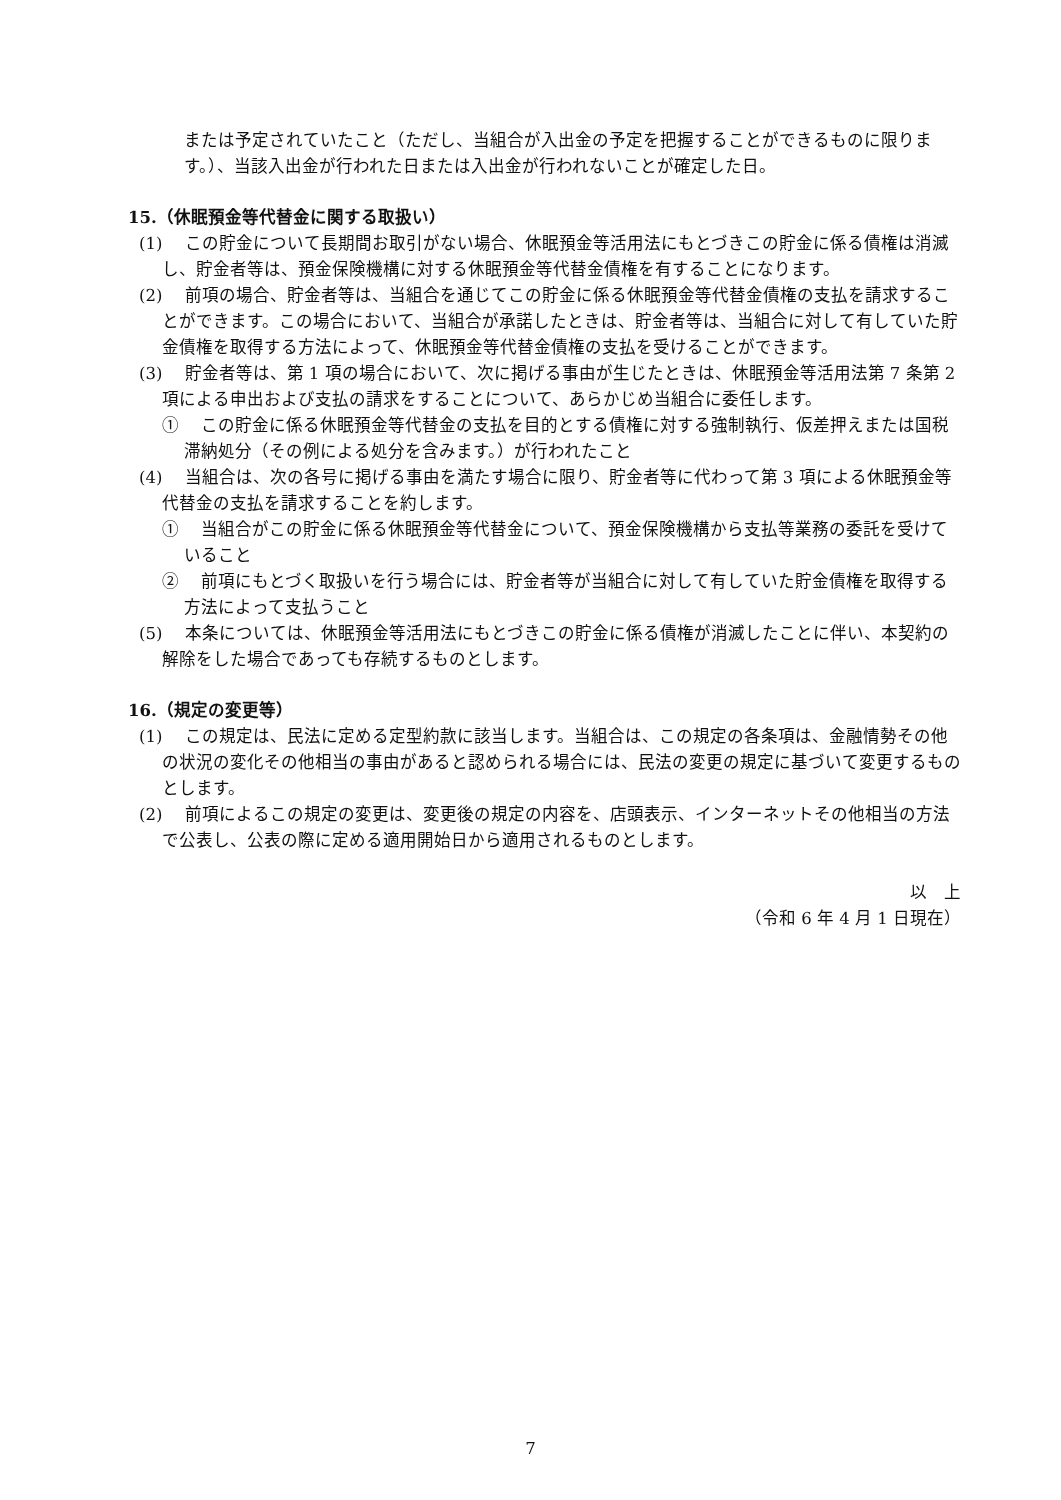または予定されていたこと（ただし、当組合が入出金の予定を把握することができるものに限ります。）、当該入出金が行われた日または入出金が行われないことが確定した日。
15.（休眠預金等代替金に関する取扱い）
(1) 　この貯金について長期間お取引がない場合、休眠預金等活用法にもとづきこの貯金に係る債権は消滅し、貯金者等は、預金保険機構に対する休眠預金等代替金債権を有することになります。
(2) 　前項の場合、貯金者等は、当組合を通じてこの貯金に係る休眠預金等代替金債権の支払を請求することができます。この場合において、当組合が承諾したときは、貯金者等は、当組合に対して有していた貯金債権を取得する方法によって、休眠預金等代替金債権の支払を受けることができます。
(3) 　貯金者等は、第 1 項の場合において、次に掲げる事由が生じたときは、休眠預金等活用法第 7 条第 2 項による申出および支払の請求をすることについて、あらかじめ当組合に委任します。
① 　この貯金に係る休眠預金等代替金の支払を目的とする債権に対する強制執行、仮差押えまたは国税滞納処分（その例による処分を含みます。）が行われたこと
(4) 　当組合は、次の各号に掲げる事由を満たす場合に限り、貯金者等に代わって第 3 項による休眠預金等代替金の支払を請求することを約します。
① 　当組合がこの貯金に係る休眠預金等代替金について、預金保険機構から支払等業務の委託を受けていること
② 　前項にもとづく取扱いを行う場合には、貯金者等が当組合に対して有していた貯金債権を取得する方法によって支払うこと
(5) 　本条については、休眠預金等活用法にもとづきこの貯金に係る債権が消滅したことに伴い、本契約の解除をした場合であっても存続するものとします。
16.（規定の変更等）
(1) 　この規定は、民法に定める定型約款に該当します。当組合は、この規定の各条項は、金融情勢その他の状況の変化その他相当の事由があると認められる場合には、民法の変更の規定に基づいて変更するものとします。
(2) 　前項によるこの規定の変更は、変更後の規定の内容を、店頭表示、インターネットその他相当の方法で公表し、公表の際に定める適用開始日から適用されるものとします。
以　上
（令和 6 年 4 月 1 日現在）
7